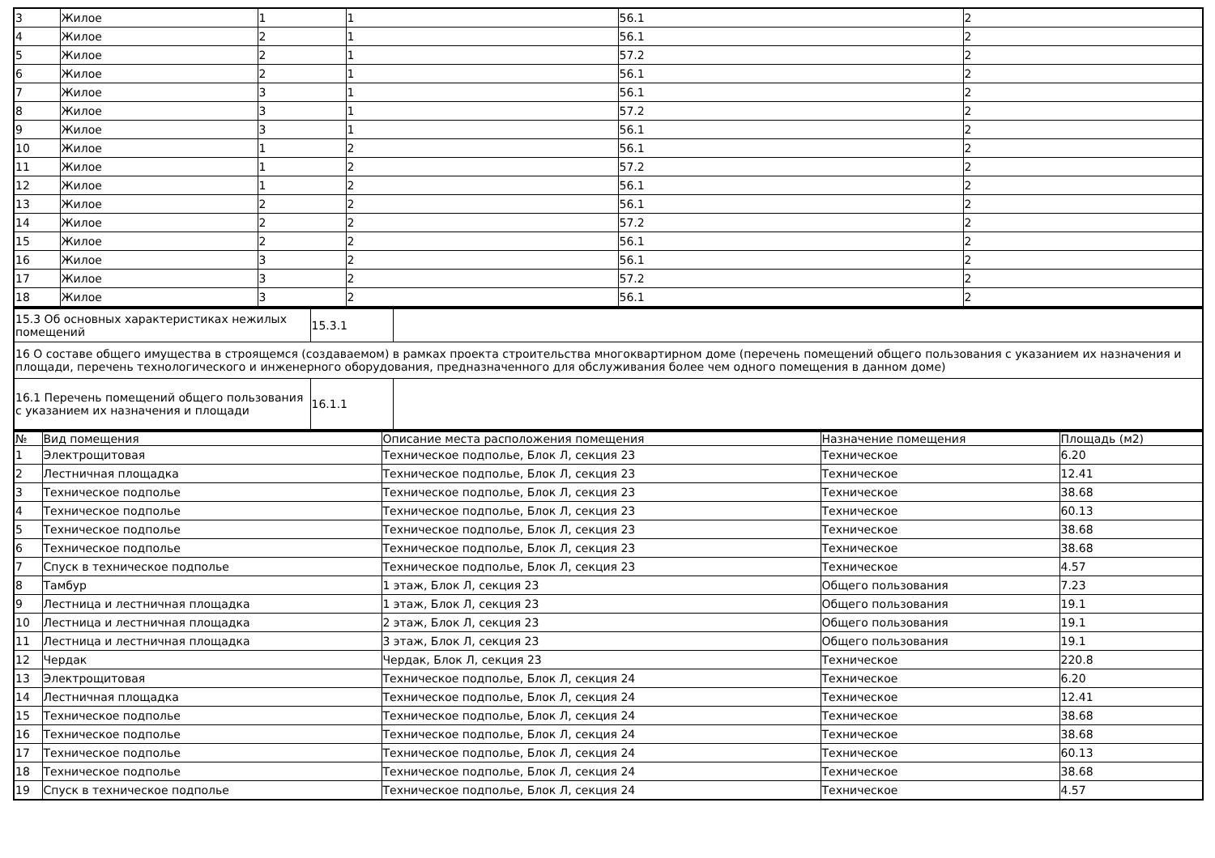| 3 | Жилое | 1 | 1 | 56.1 | 2 |
| 4 | Жилое | 2 | 1 | 56.1 | 2 |
| 5 | Жилое | 2 | 1 | 57.2 | 2 |
| 6 | Жилое | 2 | 1 | 56.1 | 2 |
| 7 | Жилое | 3 | 1 | 56.1 | 2 |
| 8 | Жилое | 3 | 1 | 57.2 | 2 |
| 9 | Жилое | 3 | 1 | 56.1 | 2 |
| 10 | Жилое | 1 | 2 | 56.1 | 2 |
| 11 | Жилое | 1 | 2 | 57.2 | 2 |
| 12 | Жилое | 1 | 2 | 56.1 | 2 |
| 13 | Жилое | 2 | 2 | 56.1 | 2 |
| 14 | Жилое | 2 | 2 | 57.2 | 2 |
| 15 | Жилое | 2 | 2 | 56.1 | 2 |
| 16 | Жилое | 3 | 2 | 56.1 | 2 |
| 17 | Жилое | 3 | 2 | 57.2 | 2 |
| 18 | Жилое | 3 | 2 | 56.1 | 2 |
| 15.3 Об основных характеристиках нежилых помещений | 15.3.1 | |
| 16 О составе общего имущества в строящемся (создаваемом) в рамках проекта строительства многоквартирном доме (перечень помещений общего пользования с указанием их назначения и площади, перечень технологического и инженерного оборудования, предназначенного для обслуживания более чем одного помещения в данном доме) | | |
| 16.1 Перечень помещений общего пользования с указанием их назначения и площади | 16.1.1 | |
| № | Вид помещения | Описание места расположения помещения | Назначение помещения | Площадь (м2) |
| --- | --- | --- | --- | --- |
| 1 | Электрощитовая | Техническое подполье, Блок Л, секция 23 | Техническое | 6.20 |
| 2 | Лестничная площадка | Техническое подполье, Блок Л, секция 23 | Техническое | 12.41 |
| 3 | Техническое подполье | Техническое подполье, Блок Л, секция 23 | Техническое | 38.68 |
| 4 | Техническое подполье | Техническое подполье, Блок Л, секция 23 | Техническое | 60.13 |
| 5 | Техническое подполье | Техническое подполье, Блок Л, секция 23 | Техническое | 38.68 |
| 6 | Техническое подполье | Техническое подполье, Блок Л, секция 23 | Техническое | 38.68 |
| 7 | Спуск в техническое подполье | Техническое подполье, Блок Л, секция 23 | Техническое | 4.57 |
| 8 | Тамбур | 1 этаж, Блок Л, секция 23 | Общего пользования | 7.23 |
| 9 | Лестница и лестничная площадка | 1 этаж, Блок Л, секция 23 | Общего пользования | 19.1 |
| 10 | Лестница и лестничная площадка | 2 этаж, Блок Л, секция 23 | Общего пользования | 19.1 |
| 11 | Лестница и лестничная площадка | 3 этаж, Блок Л, секция 23 | Общего пользования | 19.1 |
| 12 | Чердак | Чердак, Блок Л, секция 23 | Техническое | 220.8 |
| 13 | Электрощитовая | Техническое подполье, Блок Л, секция 24 | Техническое | 6.20 |
| 14 | Лестничная площадка | Техническое подполье, Блок Л, секция 24 | Техническое | 12.41 |
| 15 | Техническое подполье | Техническое подполье, Блок Л, секция 24 | Техническое | 38.68 |
| 16 | Техническое подполье | Техническое подполье, Блок Л, секция 24 | Техническое | 38.68 |
| 17 | Техническое подполье | Техническое подполье, Блок Л, секция 24 | Техническое | 60.13 |
| 18 | Техническое подполье | Техническое подполье, Блок Л, секция 24 | Техническое | 38.68 |
| 19 | Спуск в техническое подполье | Техническое подполье, Блок Л, секция 24 | Техническое | 4.57 |